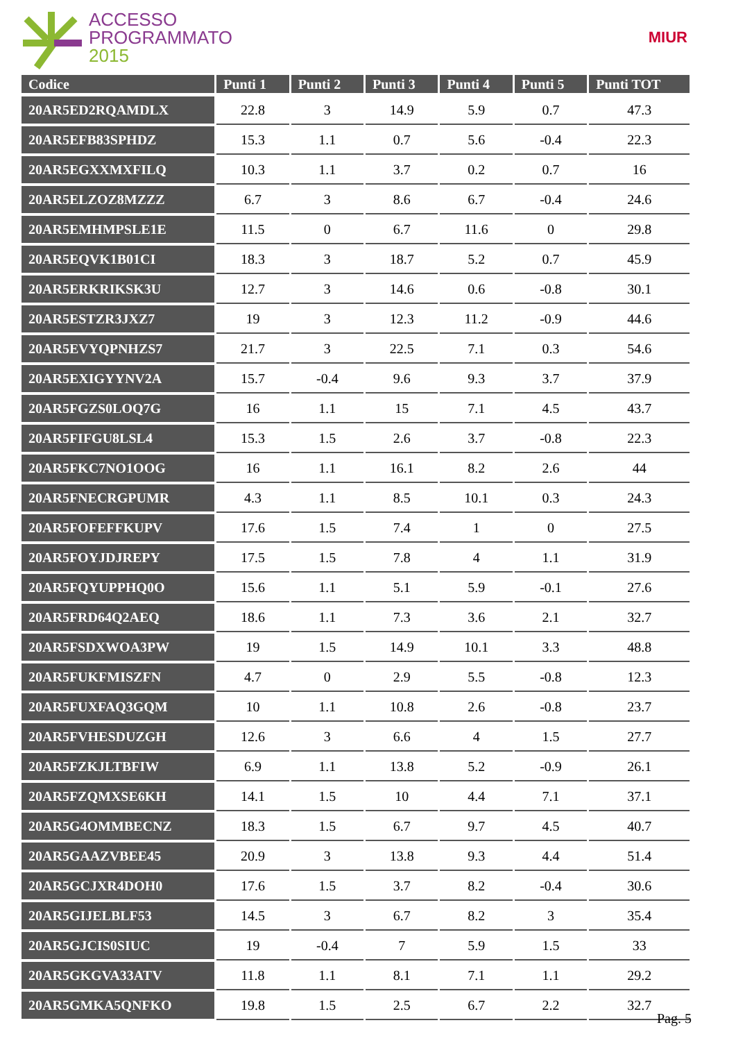ACCESSO
PROGRAMMATO
2015
MIUR
| Codice | Punti 1 | Punti 2 | Punti 3 | Punti 4 | Punti 5 | Punti TOT |
| --- | --- | --- | --- | --- | --- | --- |
| 20AR5ED2RQAMDLX | 22.8 | 3 | 14.9 | 5.9 | 0.7 | 47.3 |
| 20AR5EFB83SPHDZ | 15.3 | 1.1 | 0.7 | 5.6 | -0.4 | 22.3 |
| 20AR5EGXXMXFILQ | 10.3 | 1.1 | 3.7 | 0.2 | 0.7 | 16 |
| 20AR5ELZOZ8MZZZ | 6.7 | 3 | 8.6 | 6.7 | -0.4 | 24.6 |
| 20AR5EMHMPSLE1E | 11.5 | 0 | 6.7 | 11.6 | 0 | 29.8 |
| 20AR5EQVK1B01CI | 18.3 | 3 | 18.7 | 5.2 | 0.7 | 45.9 |
| 20AR5ERKRIKSK3U | 12.7 | 3 | 14.6 | 0.6 | -0.8 | 30.1 |
| 20AR5ESTZR3JXZ7 | 19 | 3 | 12.3 | 11.2 | -0.9 | 44.6 |
| 20AR5EVYQPNHZS7 | 21.7 | 3 | 22.5 | 7.1 | 0.3 | 54.6 |
| 20AR5EXIGYYNV2A | 15.7 | -0.4 | 9.6 | 9.3 | 3.7 | 37.9 |
| 20AR5FGZS0LOQ7G | 16 | 1.1 | 15 | 7.1 | 4.5 | 43.7 |
| 20AR5FIFGU8LSL4 | 15.3 | 1.5 | 2.6 | 3.7 | -0.8 | 22.3 |
| 20AR5FKC7NO1OOG | 16 | 1.1 | 16.1 | 8.2 | 2.6 | 44 |
| 20AR5FNECRGPUMR | 4.3 | 1.1 | 8.5 | 10.1 | 0.3 | 24.3 |
| 20AR5FOFEFFKUPV | 17.6 | 1.5 | 7.4 | 1 | 0 | 27.5 |
| 20AR5FOYJDJREPY | 17.5 | 1.5 | 7.8 | 4 | 1.1 | 31.9 |
| 20AR5FQYUPPHQ0O | 15.6 | 1.1 | 5.1 | 5.9 | -0.1 | 27.6 |
| 20AR5FRD64Q2AEQ | 18.6 | 1.1 | 7.3 | 3.6 | 2.1 | 32.7 |
| 20AR5FSDXWOA3PW | 19 | 1.5 | 14.9 | 10.1 | 3.3 | 48.8 |
| 20AR5FUKFMISZFN | 4.7 | 0 | 2.9 | 5.5 | -0.8 | 12.3 |
| 20AR5FUXFAQ3GQM | 10 | 1.1 | 10.8 | 2.6 | -0.8 | 23.7 |
| 20AR5FVHESDUZGH | 12.6 | 3 | 6.6 | 4 | 1.5 | 27.7 |
| 20AR5FZKJLTBFIW | 6.9 | 1.1 | 13.8 | 5.2 | -0.9 | 26.1 |
| 20AR5FZQMXSE6KH | 14.1 | 1.5 | 10 | 4.4 | 7.1 | 37.1 |
| 20AR5G4OMMBECNZ | 18.3 | 1.5 | 6.7 | 9.7 | 4.5 | 40.7 |
| 20AR5GAAZVBEE45 | 20.9 | 3 | 13.8 | 9.3 | 4.4 | 51.4 |
| 20AR5GCJXR4DOH0 | 17.6 | 1.5 | 3.7 | 8.2 | -0.4 | 30.6 |
| 20AR5GIJELBLF53 | 14.5 | 3 | 6.7 | 8.2 | 3 | 35.4 |
| 20AR5GJCIS0SIUC | 19 | -0.4 | 7 | 5.9 | 1.5 | 33 |
| 20AR5GKGVA33ATV | 11.8 | 1.1 | 8.1 | 7.1 | 1.1 | 29.2 |
| 20AR5GMKA5QNFKO | 19.8 | 1.5 | 2.5 | 6.7 | 2.2 | 32.7 |
Pag. 5